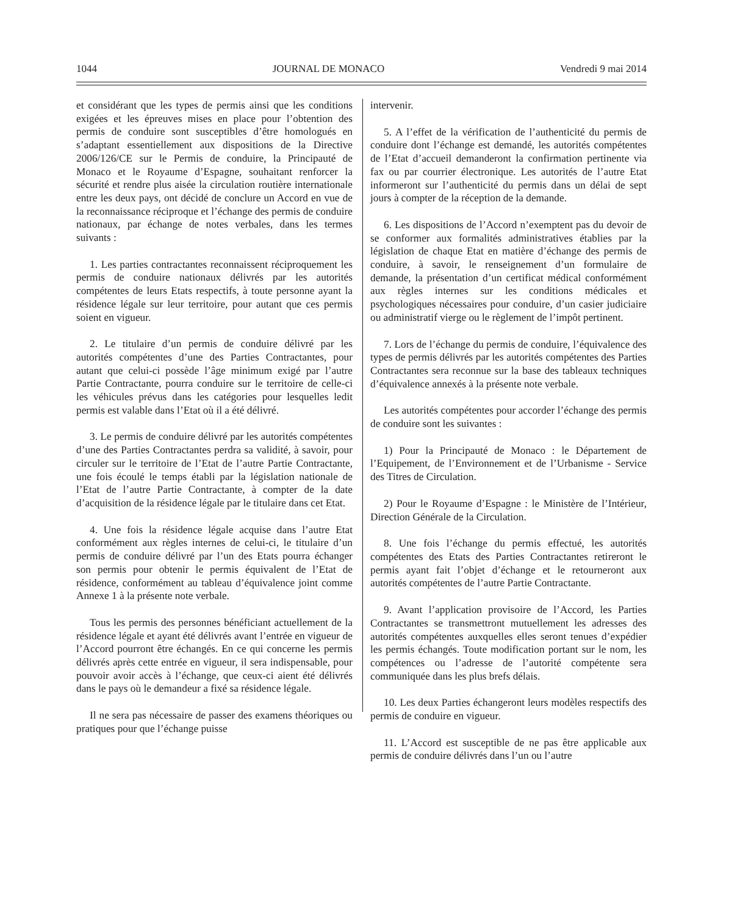1044 JOURNAL DE MONACO Vendredi 9 mai 2014
et considérant que les types de permis ainsi que les conditions exigées et les épreuves mises en place pour l’obtention des permis de conduire sont susceptibles d’être homologués en s’adaptant essentiellement aux dispositions de la Directive 2006/126/CE sur le Permis de conduire, la Principauté de Monaco et le Royaume d’Espagne, souhaitant renforcer la sécurité et rendre plus aisée la circulation routière internationale entre les deux pays, ont décidé de conclure un Accord en vue de la reconnaissance réciproque et l’échange des permis de conduire nationaux, par échange de notes verbales, dans les termes suivants :
1. Les parties contractantes reconnaissent réciproquement les permis de conduire nationaux délivrés par les autorités compétentes de leurs Etats respectifs, à toute personne ayant la résidence légale sur leur territoire, pour autant que ces permis soient en vigueur.
2. Le titulaire d’un permis de conduire délivré par les autorités compétentes d’une des Parties Contractantes, pour autant que celui-ci possède l’âge minimum exigé par l’autre Partie Contractante, pourra conduire sur le territoire de celle-ci les véhicules prévus dans les catégories pour lesquelles ledit permis est valable dans l’Etat où il a été délivré.
3. Le permis de conduire délivré par les autorités compétentes d’une des Parties Contractantes perdra sa validité, à savoir, pour circuler sur le territoire de l’Etat de l’autre Partie Contractante, une fois écoulé le temps établi par la législation nationale de l’Etat de l’autre Partie Contractante, à compter de la date d’acquisition de la résidence légale par le titulaire dans cet Etat.
4. Une fois la résidence légale acquise dans l’autre Etat conformément aux règles internes de celui-ci, le titulaire d’un permis de conduire délivré par l’un des Etats pourra échanger son permis pour obtenir le permis équivalent de l’Etat de résidence, conformément au tableau d’équivalence joint comme Annexe 1 à la présente note verbale.
Tous les permis des personnes bénéficiant actuellement de la résidence légale et ayant été délivrés avant l’entrée en vigueur de l’Accord pourront être échangés. En ce qui concerne les permis délivrés après cette entrée en vigueur, il sera indispensable, pour pouvoir avoir accès à l’échange, que ceux-ci aient été délivrés dans le pays où le demandeur a fixé sa résidence légale.
Il ne sera pas nécessaire de passer des examens théoriques ou pratiques pour que l’échange puisse
intervenir.
5. A l’effet de la vérification de l’authenticité du permis de conduire dont l’échange est demandé, les autorités compétentes de l’Etat d’accueil demanderont la confirmation pertinente via fax ou par courrier électronique. Les autorités de l’autre Etat informeront sur l’authenticité du permis dans un délai de sept jours à compter de la réception de la demande.
6. Les dispositions de l’Accord n’exemptent pas du devoir de se conformer aux formalités administratives établies par la législation de chaque Etat en matière d’échange des permis de conduire, à savoir, le renseignement d’un formulaire de demande, la présentation d’un certificat médical conformément aux règles internes sur les conditions médicales et psychologiques nécessaires pour conduire, d’un casier judiciaire ou administratif vierge ou le règlement de l’impôt pertinent.
7. Lors de l’échange du permis de conduire, l’équivalence des types de permis délivrés par les autorités compétentes des Parties Contractantes sera reconnue sur la base des tableaux techniques d’équivalence annexés à la présente note verbale.
Les autorités compétentes pour accorder l’échange des permis de conduire sont les suivantes :
1) Pour la Principauté de Monaco : le Département de l’Equipement, de l’Environnement et de l’Urbanisme - Service des Titres de Circulation.
2) Pour le Royaume d’Espagne : le Ministère de l’Intérieur, Direction Générale de la Circulation.
8. Une fois l’échange du permis effectué, les autorités compétentes des Etats des Parties Contractantes retireront le permis ayant fait l’objet d’échange et le retourneront aux autorités compétentes de l’autre Partie Contractante.
9. Avant l’application provisoire de l’Accord, les Parties Contractantes se transmettront mutuellement les adresses des autorités compétentes auxquelles elles seront tenues d’expédier les permis échangés. Toute modification portant sur le nom, les compétences ou l’adresse de l’autorité compétente sera communiquée dans les plus brefs délais.
10. Les deux Parties échangeront leurs modèles respectifs des permis de conduire en vigueur.
11. L’Accord est susceptible de ne pas être applicable aux permis de conduire délivrés dans l’un ou l’autre